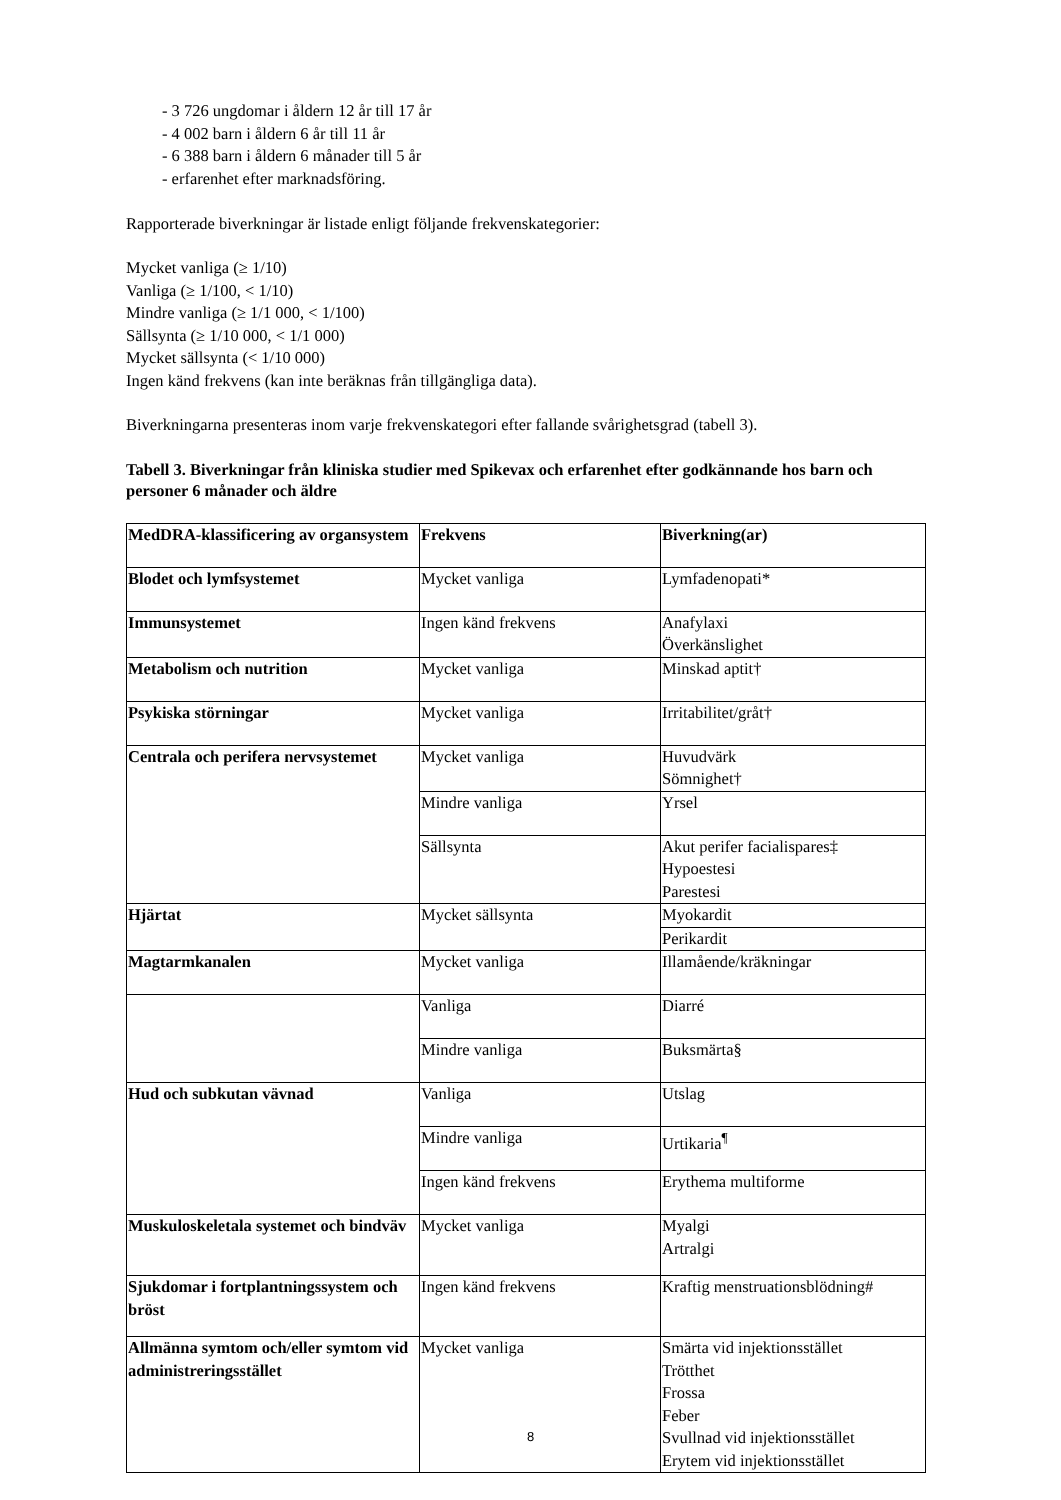- 3 726 ungdomar i åldern 12 år till 17 år
- 4 002 barn i åldern 6 år till 11 år
- 6 388 barn i åldern 6 månader till 5 år
- erfarenhet efter marknadsföring.
Rapporterade biverkningar är listade enligt följande frekvenskategorier:
Mycket vanliga (≥ 1/10)
Vanliga (≥ 1/100, < 1/10)
Mindre vanliga (≥ 1/1 000, < 1/100)
Sällsynta (≥ 1/10 000, < 1/1 000)
Mycket sällsynta (< 1/10 000)
Ingen känd frekvens (kan inte beräknas från tillgängliga data).
Biverkningarna presenteras inom varje frekvenskategori efter fallande svårighetsgrad (tabell 3).
Tabell 3. Biverkningar från kliniska studier med Spikevax och erfarenhet efter godkännande hos barn och personer 6 månader och äldre
| MedDRA-klassificering av organsystem | Frekvens | Biverkning(ar) |
| Blodet och lymfsystemet | Mycket vanliga | Lymfadenopati* |
| Immunsystemet | Ingen känd frekvens | Anafylaxi Överkänslighet |
| Metabolism och nutrition | Mycket vanliga | Minskad aptit† |
| Psykiska störningar | Mycket vanliga | Irritabilitet/gråt† |
| Centrala och perifera nervsystemet | Mycket vanliga | Huvudvärk Sömnighet† |
| | Mindre vanliga | Yrsel |
| | Sällsynta | Akut perifer facialispares‡ Hypoestesi Parestesi |
| Hjärtat | Mycket sällsynta | Myokardit |
| | | Perikardit |
| Magtarmkanalen | Mycket vanliga | Illamående/kräkningar |
| | Vanliga | Diarré |
| | Mindre vanliga | Buksmärta§ |
| Hud och subkutan vävnad | Vanliga | Utslag |
| | Mindre vanliga | Urtikaria<sup>¶</sup> |
| | Ingen känd frekvens | Erythema multiforme |
| Muskuloskeletala systemet och bindväv | Mycket vanliga | Myalgi Artralgi |
| Sjukdomar i fortplantningssystem och bröst | Ingen känd frekvens | Kraftig menstruationsblödning# |
| Allmänna symtom och/eller symtom vid administreringsstället | Mycket vanliga | Smärta vid injektionsstället Trötthet Frossa Feber Svullnad vid injektionsstället Erytem vid injektionsstället |
8